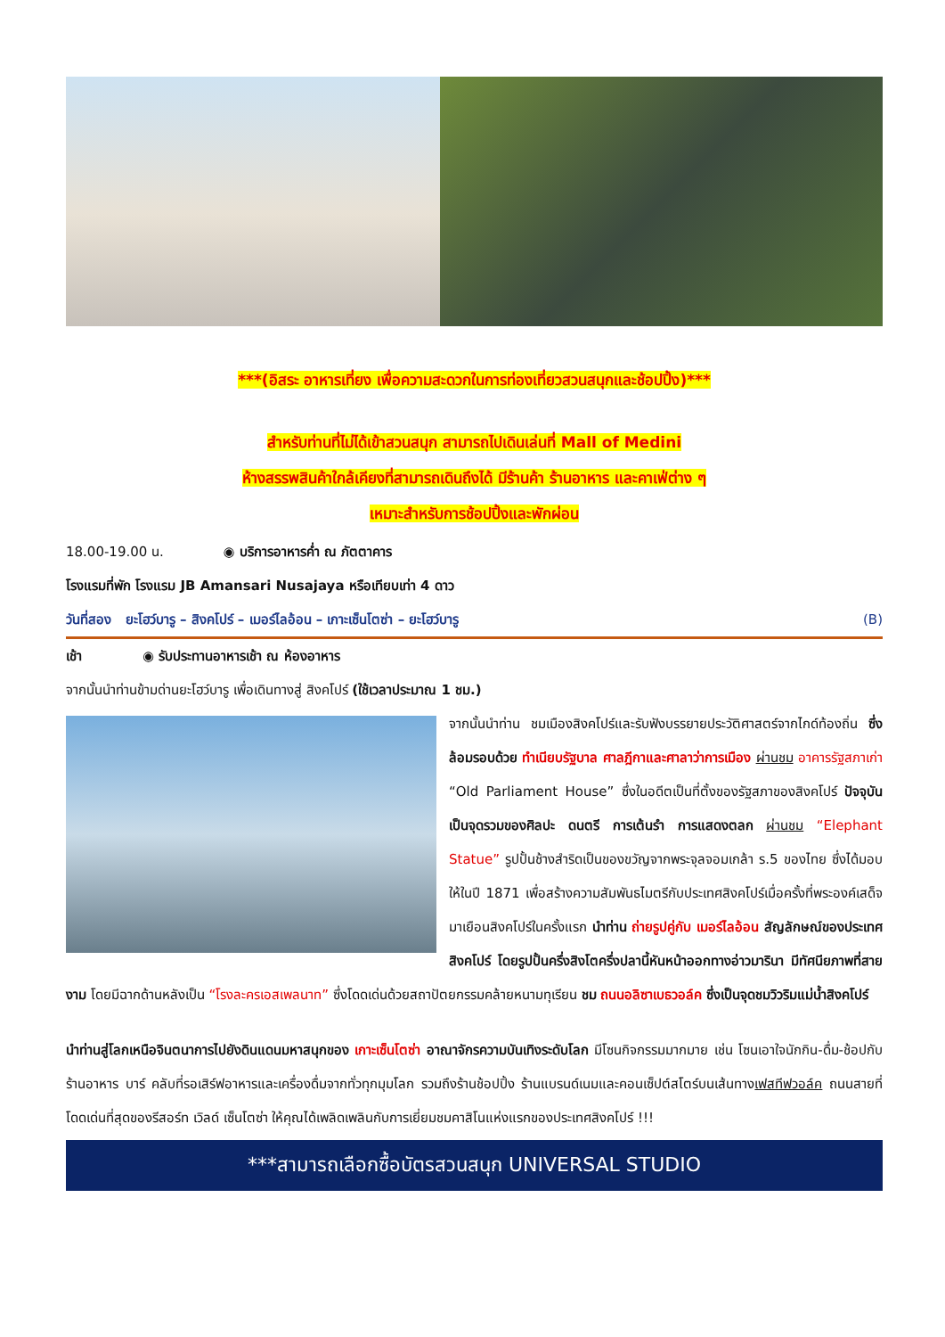***(อิสระ อาหารเที่ยง เพื่อความสะดวกในการท่องเที่ยวสวนสนุกและช้อปปิ้ง)***
สำหรับท่านที่ไม่ได้เข้าสวนสนุก สามารถไปเดินเล่นที่ Mall of Medini
ห้างสรรพสินค้าใกล้เคียงที่สามารถเดินถึงได้ มีร้านค้า ร้านอาหาร และคาเฟ่ต่าง ๆ
เหมาะสำหรับการช้อปปิ้งและพักผ่อน
18.00-19.00 น. ◉ บริการอาหารค่ำ ณ ภัตตาคาร
โรงแรมที่พัก โรงแรม JB Amansari Nusajaya หรือเทียบเท่า 4 ดาว
วันที่สอง ยะโฮว์บารู – สิงคโปร์ – เมอร์ไลอ้อน – เกาะเซ็นโตซ่า – ยะโฮว์บารู (B)
เช้า ◉ รับประทานอาหารเช้า ณ ห้องอาหาร
จากนั้นนำท่านข้ามด่านยะโฮว์บารู เพื่อเดินทางสู่ สิงคโปร์ (ใช้เวลาประมาณ 1 ชม.)
จากนั้นนำท่าน ชมเมืองสิงคโปร์และรับฟังบรรยายประวัติศาสตร์จากไกด์ท้องถิ่น ซึ่งล้อมรอบด้วย ทำเนียบรัฐบาล ศาลฎีกาและศาลาว่าการเมือง ผ่านชม อาคารรัฐสภาเก่า “Old Parliament House” ซึ่งในอดีตเป็นที่ตั้งของรัฐสภาของสิงคโปร์ ปัจจุบันเป็นจุดรวมของศิลปะ ดนตรี การเต้นรำ การแสดงตลก ผ่านชม “Elephant Statue” รูปปั้นช้างสำริดเป็นของขวัญจากพระจุลจอมเกล้า ร.5 ของไทย ซึ่งได้มอบให้ในปี 1871 เพื่อสร้างความสัมพันธไมตรีกับประเทศสิงคโปร์เมื่อครั้งที่พระองค์เสด็จมาเยือนสิงคโปร์ในครั้งแรก นำท่าน ถ่ายรูปคู่กับ เมอร์ไลอ้อน สัญลักษณ์ของประเทศสิงคโปร์ โดยรูปปั้นครึ่งสิงโตครึ่งปลานี้หันหน้าออกทางอ่าวมารินา มีทัศนียภาพที่สายงาม โดยมีฉากด้านหลังเป็น “โรงละครเอสเพลนาท” ซึ่งโดดเด่นด้วยสถาปัตยกรรมคล้ายหนามทุเรียน ชม ถนนอลิซาเบธวอล์ค ซึ่งเป็นจุดชมวิวริมแม่น้ำสิงคโปร์
นำท่านสู่โลกเหนือจินตนาการไปยังดินแดนมหาสนุกของ เกาะเซ็นโตซ่า อาณาจักรความบันเทิงระดับโลก มีโซนกิจกรรมมากมาย เช่น โซนเอาใจนักกิน-ดื่ม-ช้อปกับร้านอาหาร บาร์ คลับที่รอเสิร์ฟอาหารและเครื่องดื่มจากทั่วทุกมุมโลก รวมถึงร้านช้อปปิ้ง ร้านแบรนด์เนมและคอนเซ็ปต์สโตร์บนเส้นทางเฟสทีฟวอล์ค ถนนสายที่โดดเด่นที่สุดของรีสอร์ท เวิลด์ เซ็นโตซ่า ให้คุณได้เพลิดเพลินกับการเยี่ยมชมคาสิโนแห่งแรกของประเทศสิงคโปร์ !!!
***สามารถเลือกซื้อบัตรสวนสนุก UNIVERSAL STUDIO